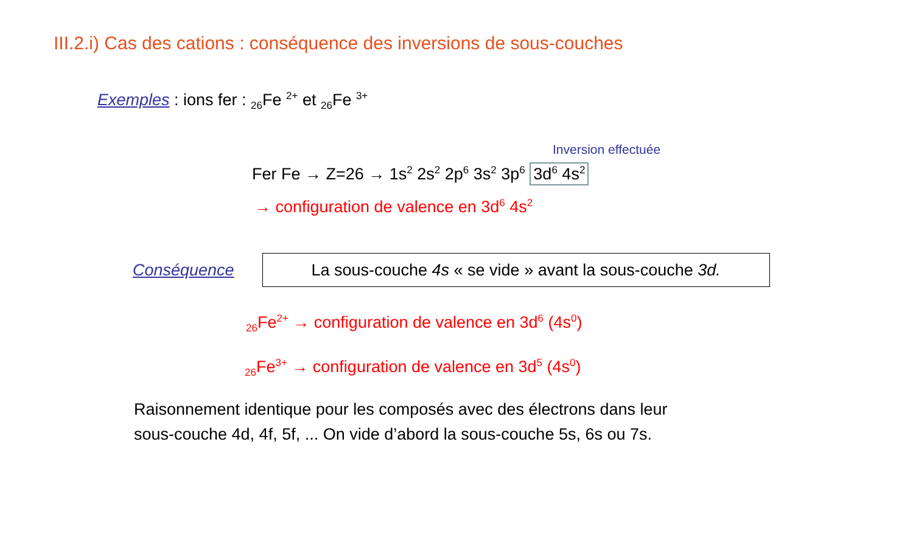III.2.i) Cas des cations : conséquence des inversions de sous-couches
Exemples : ions fer : <sub>26</sub>Fe <sup>2+</sup> et <sub>26</sub>Fe <sup>3+</sup>
Inversion effectuée
Fer Fe → Z=26 → 1s<sup>2</sup> 2s<sup>2</sup> 2p<sup>6</sup> 3s<sup>2</sup> 3p<sup>6</sup> 3d<sup>6</sup> 4s<sup>2</sup>
→ configuration de valence en 3d<sup>6</sup> 4s<sup>2</sup>
Conséquence
La sous-couche 4s « se vide » avant la sous-couche 3d.
<sub>26</sub>Fe<sup>2+</sup> → configuration de valence en 3d<sup>6</sup> (4s<sup>0</sup>)
<sub>26</sub>Fe<sup>3+</sup> → configuration de valence en 3d<sup>5</sup> (4s<sup>0</sup>)
Raisonnement identique pour les composés avec des électrons dans leur
sous-couche 4d, 4f, 5f, ... On vide d’abord la sous-couche 5s, 6s ou 7s.